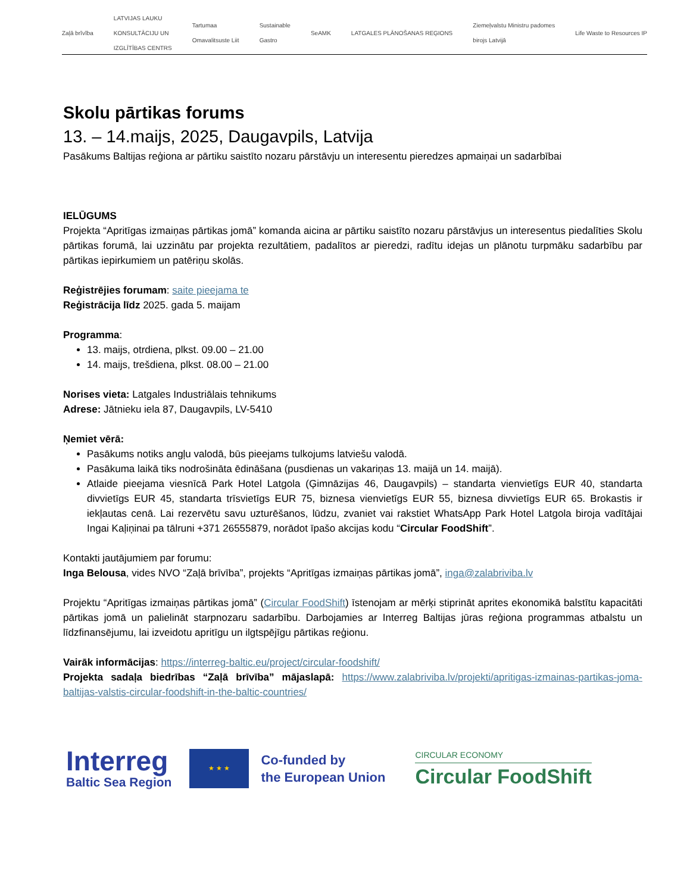Zaļā brīvība LATVIJAS LAUKU
KONSULTĀCIJU UN
IZGLĪTĪBAS CENTRS Tartumaa
Omavalitsuste Liit Sustainable
Gastro SeAMK LATGALES PLĀNOŠANAS REĢIONS Ziemeļvalstu Ministru padomes
birojs Latvijā Life Waste to Resources IP
Skolu pārtikas forums
13. – 14.maijs, 2025, Daugavpils, Latvija
Pasākums Baltijas reģiona ar pārtiku saistīto nozaru pārstāvju un interesentu pieredzes apmaiņai un sadarbībai
IELŪGUMS
Projekta “Apritīgas izmaiņas pārtikas jomā” komanda aicina ar pārtiku saistīto nozaru pārstāvjus un interesentus piedalīties Skolu pārtikas forumā, lai uzzinātu par projekta rezultātiem, padalītos ar pieredzi, radītu idejas un plānotu turpmāku sadarbību par pārtikas iepirkumiem un patēriņu skolās.
Reģistrējies forumam: saite pieejama te
Reģistrācija līdz 2025. gada 5. maijam
Programma:
13. maijs, otrdiena, plkst. 09.00 – 21.00
14. maijs, trešdiena, plkst. 08.00 – 21.00
Norises vieta: Latgales Industriālais tehnikums
Adrese: Jātnieku iela 87, Daugavpils, LV-5410
Ņemiet vērā:
Pasākums notiks angļu valodā, būs pieejams tulkojums latviešu valodā.
Pasākuma laikā tiks nodrošināta ēdināšana (pusdienas un vakariņas 13. maijā un 14. maijā).
Atlaide pieejama viesnīcā Park Hotel Latgola (Ģimnāzijas 46, Daugavpils) – standarta vienvietīgs EUR 40, standarta divvietīgs EUR 45, standarta trīsvietīgs EUR 75, biznesa vienvietīgs EUR 55, biznesa divvietīgs EUR 65. Brokastis ir iekļautas cenā. Lai rezervētu savu uzturēšanos, lūdzu, zvaniet vai rakstiet WhatsApp Park Hotel Latgola biroja vadītājai Ingai Kaļiņinai pa tālruni +371 26555879, norādot īpašo akcijas kodu “Circular FoodShift”.
Kontakti jautājumiem par forumu:
Inga Belousa, vides NVO “Zaļā brīvība”, projekts “Apritīgas izmaiņas pārtikas jomā”, inga@zalabriviba.lv
Projektu “Apritīgas izmaiņas pārtikas jomā” (Circular FoodShift) īstenojam ar mērķi stiprināt aprites ekonomikā balstītu kapacitāti pārtikas jomā un palielināt starpnozaru sadarbību. Darbojamies ar Interreg Baltijas jūras reģiona programmas atbalstu un līdzfinansējumu, lai izveidotu apritīgu un ilgtspējīgu pārtikas reģionu.
Vairāk informācijas: https://interreg-baltic.eu/project/circular-foodshift/
Projekta sadaļa biedrības “Zaļā brīvība” mājaslapā: https://www.zalabriviba.lv/projekti/apritigas-izmainas-partikas-joma-baltijas-valstis-circular-foodshift-in-the-baltic-countries/
Interreg
Baltic Sea Region
★ ★ ★
Co-funded by
the European Union
CIRCULAR ECONOMY
Circular FoodShift